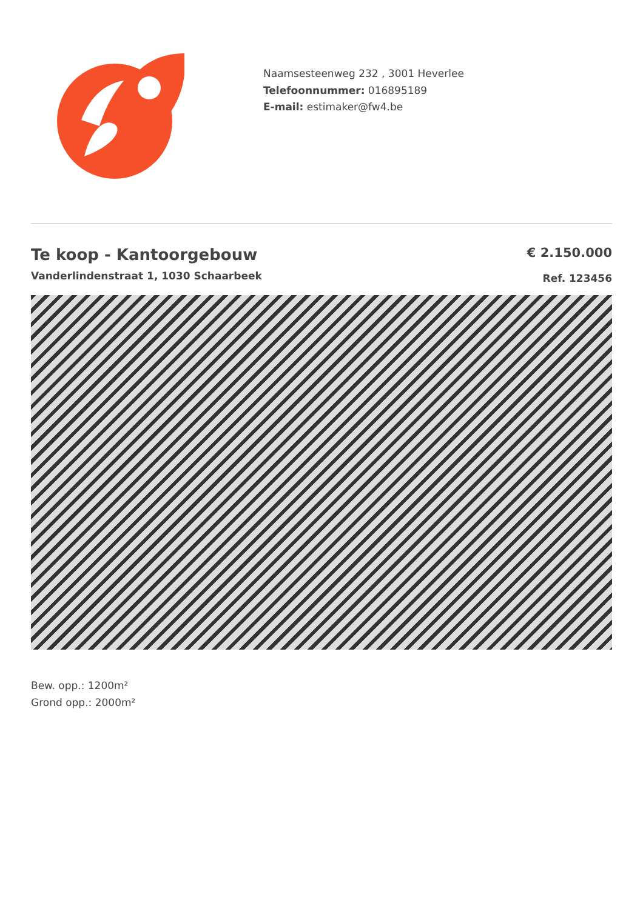Naamsesteenweg 232 , 3001 Heverlee
Telefoonnummer: 016895189
E-mail: estimaker@fw4.be
Te koop - Kantoorgebouw
Vanderlindenstraat 1, 1030 Schaarbeek
€ 2.150.000
Ref. 123456
Bew. opp.: 1200m²
Grond opp.: 2000m²